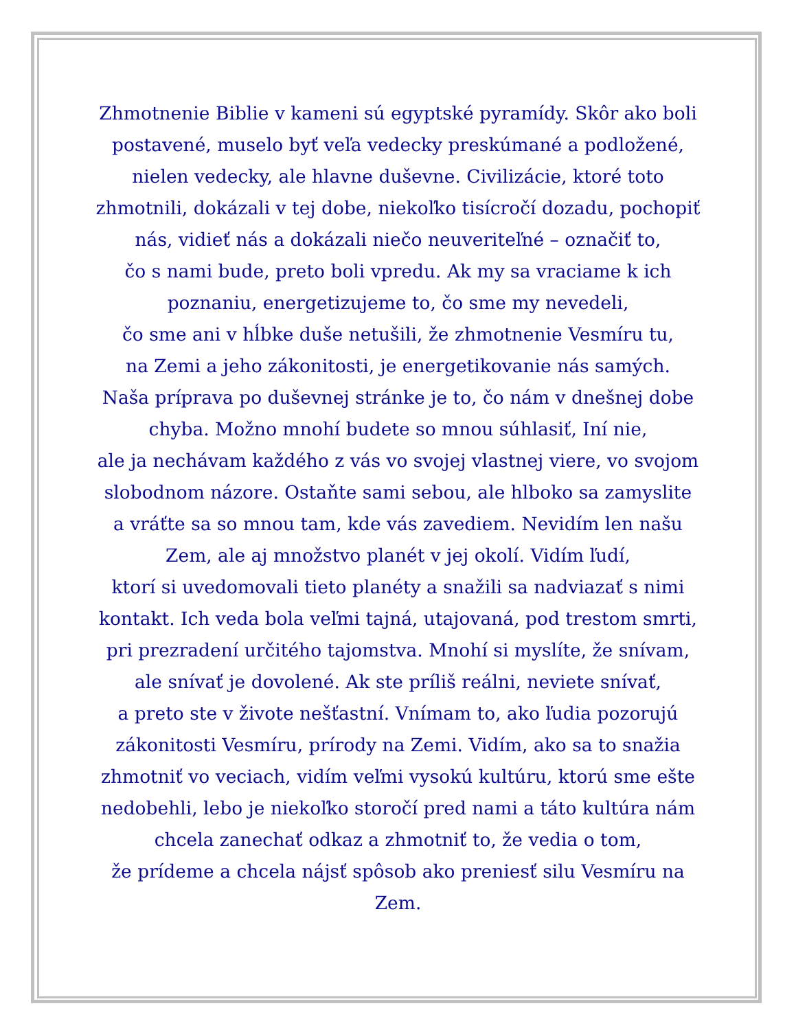Zhmotnenie Biblie v kameni sú egyptské pyramídy. Skôr ako boli
postavené, muselo byť veľa vedecky preskúmané a podložené,
nielen vedecky, ale hlavne duševne. Civilizácie, ktoré toto
zhmotnili, dokázali v tej dobe, niekoľko tisícročí dozadu, pochopiť
nás, vidieť nás a dokázali niečo neuveriteľné – označiť to,
čo s nami bude, preto boli vpredu. Ak my sa vraciame k ich
poznaniu, energetizujeme to, čo sme my nevedeli,
čo sme ani v hĺbke duše netušili, že zhmotnenie Vesmíru tu,
na Zemi a jeho zákonitosti, je energetikovanie nás samých.
Naša príprava po duševnej stránke je to, čo nám v dnešnej dobe
chyba. Možno mnohí budete so mnou súhlasiť, Iní nie,
ale ja nechávam každého z vás vo svojej vlastnej viere, vo svojom
slobodnom názore. Ostaňte sami sebou, ale hlboko sa zamyslite
a vráťte sa so mnou tam, kde vás zavediem. Nevidím len našu
Zem, ale aj množstvo planét v jej okolí. Vidím ľudí,
ktorí si uvedomovali tieto planéty a snažili sa nadviazať s nimi
kontakt. Ich veda bola veľmi tajná, utajovaná, pod trestom smrti,
pri prezradení určitého tajomstva. Mnohí si myslíte, že snívam,
ale snívať je dovolené. Ak ste príliš reálni, neviete snívať,
a preto ste v živote nešťastní. Vnímam to, ako ľudia pozorujú
zákonitosti Vesmíru, prírody na Zemi. Vidím, ako sa to snažia
zhmotniť vo veciach, vidím veľmi vysokú kultúru, ktorú sme ešte
nedobehli, lebo je niekoľko storočí pred nami a táto kultúra nám
chcela zanechať odkaz a zhmotniť to, že vedia o tom,
že prídeme a chcela nájsť spôsob ako preniesť silu Vesmíru na
Zem.